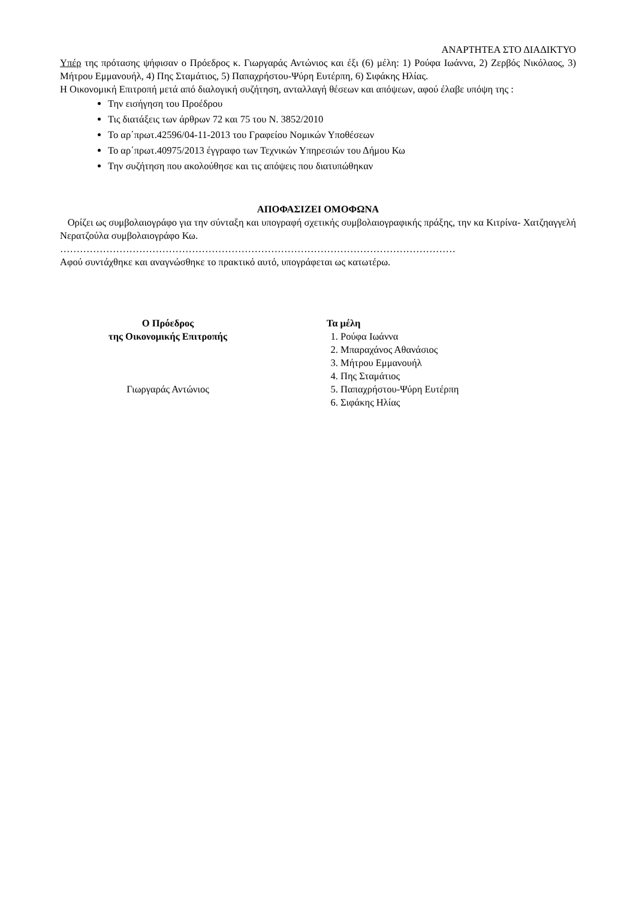ΑΝΑΡΤΗΤΕΑ ΣΤΟ ΔΙΑΔΙΚΤΥΟ
Υπέρ της πρότασης ψήφισαν ο Πρόεδρος κ. Γιωργαράς Αντώνιος και έξι (6) μέλη: 1) Ρούφα Ιωάννα, 2) Ζερβός Νικόλαος, 3) Μήτρου Εμμανουήλ, 4) Πης Σταμάτιος, 5) Παπαχρήστου-Ψύρη Ευτέρπη, 6) Σιφάκης Ηλίας.
Η Οικονομική Επιτροπή μετά από διαλογική συζήτηση, ανταλλαγή θέσεων και απόψεων, αφού έλαβε υπόψη της :
Την εισήγηση του Προέδρου
Τις διατάξεις των άρθρων 72 και 75 του Ν. 3852/2010
Το αρ΄πρωτ.42596/04-11-2013 του Γραφείου Νομικών Υποθέσεων
Το αρ΄πρωτ.40975/2013 έγγραφο των Τεχνικών Υπηρεσιών του Δήμου Κω
Την συζήτηση που ακολούθησε και τις απόψεις που διατυπώθηκαν
ΑΠΟΦΑΣΙΖΕΙ ΟΜΟΦΩΝΑ
Ορίζει ως συμβολαιογράφο για την σύνταξη και υπογραφή σχετικής συμβολαιογραφικής πράξης, την κα Κιτρίνα- Χατζηαγγελή Νερατζούλα συμβολαιογράφο Κω.
…………………………………………………………………………………………………………
Αφού συντάχθηκε και αναγνώσθηκε το πρακτικό αυτό, υπογράφεται ως κατωτέρω.
Ο Πρόεδρος
της Οικονομικής Επιτροπής
Γιωργαράς Αντώνιος
Τα μέλη
1. Ρούφα Ιωάννα
2. Μπαραχάνος Αθανάσιος
3. Μήτρου Εμμανουήλ
4. Πης Σταμάτιος
5. Παπαχρήστου-Ψύρη Ευτέρπη
6. Σιφάκης Ηλίας